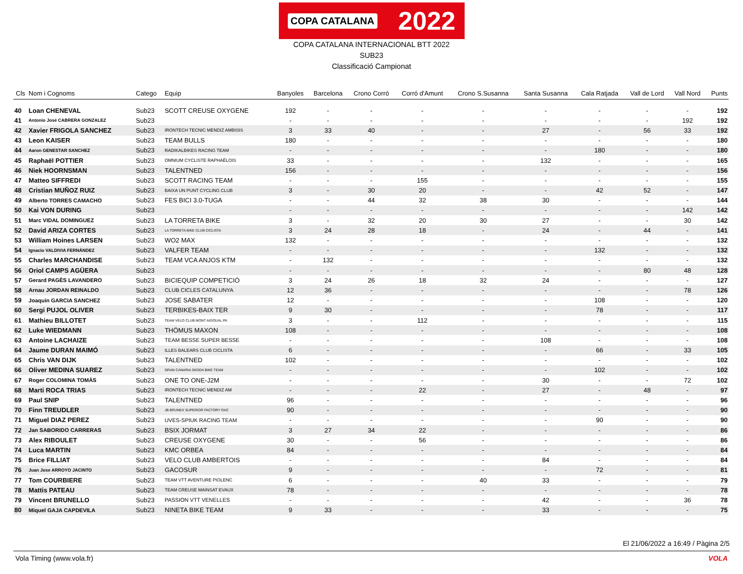COPA CATALANA 2022
COPA CATALANA INTERNACIONAL BTT 2022
SUB23
Classificació Campionat
| Cls | Nom i Cognoms | Catego | Equip | Banyoles | Barcelona | Crono Corró | Corró d'Amunt | Crono S.Susanna | Santa Susanna | Cala Ratjada | Vall de Lord | Vall Nord | Punts |
| --- | --- | --- | --- | --- | --- | --- | --- | --- | --- | --- | --- | --- | --- |
| 40 | Loan CHENEVAL | Sub23 | SCOTT CREUSE OXYGENE | 192 | - | - | - | - | - | - | - | - | 192 |
| 41 | Antonio José CABRERA GONZALEZ | Sub23 | | - | - | - | - | - | - | - | - | 192 | 192 |
| 42 | Xavier FRIGOLA SANCHEZ | Sub23 | IRONTECH TECNIC MENDIZ AMBISIS | 3 | 33 | 40 | - | - | 27 | - | 56 | 33 | 192 |
| 43 | Leon KAISER | Sub23 | TEAM BULLS | 180 | - | - | - | - | - | - | - | - | 180 |
| 44 | Aaron GENESTAR SANCHEZ | Sub23 | RADIKALBIKES RACING TEAM | - | - | - | - | - | - | 180 | - | - | 180 |
| 45 | Raphaël POTTIER | Sub23 | OMNIUM CYCLISTE RAPHAËLOIS | 33 | - | - | - | - | 132 | - | - | - | 165 |
| 46 | Niek HOORNSMAN | Sub23 | TALENTNED | 156 | - | - | - | - | - | - | - | - | 156 |
| 47 | Matteo SIFFREDI | Sub23 | SCOTT RACING TEAM | - | - | - | 155 | - | - | - | - | - | 155 |
| 48 | Cristian MUÑOZ RUIZ | Sub23 | BAIXA UN PUNT CYCLING CLUB | 3 | - | 30 | 20 | - | - | 42 | 52 | - | 147 |
| 49 | Alberto TORRES CAMACHO | Sub23 | FES BICI 3.0-TUGA | - | - | 44 | 32 | 38 | 30 | - | - | - | 144 |
| 50 | Kai VON DURING | Sub23 | | - | - | - | - | - | - | - | - | 142 | 142 |
| 51 | Marc VIDAL DOMINGUEZ | Sub23 | LA TORRETA BIKE | 3 | - | 32 | 20 | 30 | 27 | - | - | 30 | 142 |
| 52 | David ARIZA CORTES | Sub23 | LA TORRETA BIKE CLUB CICLISTA | 3 | 24 | 28 | 18 | - | 24 | - | 44 | - | 141 |
| 53 | William Hoines LARSEN | Sub23 | WO2 MAX | 132 | - | - | - | - | - | - | - | - | 132 |
| 54 | Ignacio VALDIVIA FERNÁNDEZ | Sub23 | VALFER TEAM | - | - | - | - | - | - | 132 | - | - | 132 |
| 55 | Charles MARCHANDISE | Sub23 | TEAM VCA ANJOS KTM | - | 132 | - | - | - | - | - | - | - | 132 |
| 56 | Oriol CAMPS AGÜERA | Sub23 | | - | - | - | - | - | - | - | 80 | 48 | 128 |
| 57 | Gerard PAGÈS LAVANDERO | Sub23 | BICIEQUIP COMPETICIÓ | 3 | 24 | 26 | 18 | 32 | 24 | - | - | - | 127 |
| 58 | Arnau JORDAN REINALDO | Sub23 | CLUB CICLES CATALUNYA | 12 | 36 | - | - | - | - | - | - | 78 | 126 |
| 59 | Joaquin GARCIA SANCHEZ | Sub23 | JOSE SABATER | 12 | - | - | - | - | - | 108 | - | - | 120 |
| 60 | Sergi PUJOL OLIVER | Sub23 | TERBIKES-BAIX TER | 9 | 30 | - | - | - | - | 78 | - | - | 117 |
| 61 | Mathieu BILLOTET | Sub23 | TEAM VELO CLUB MONT AIGOUAL PA | 3 | - | - | 112 | - | - | - | - | - | 115 |
| 62 | Luke WIEDMANN | Sub23 | THÖMUS MAXON | 108 | - | - | - | - | - | - | - | - | 108 |
| 63 | Antoine LACHAIZE | Sub23 | TEAM BESSE SUPER BESSE | - | - | - | - | - | 108 | - | - | - | 108 |
| 64 | Jaume DURAN MAIMÓ | Sub23 | ILLES BALEARS CLUB CICLISTA | 6 | - | - | - | - | - | 66 | - | 33 | 105 |
| 65 | Chris VAN DIJK | Sub23 | TALENTNED | 102 | - | - | - | - | - | - | - | - | 102 |
| 66 | Oliver MEDINA SUAREZ | Sub23 | GRAN CANARIA SKODA BIKE TEAM | - | - | - | - | - | - | 102 | - | - | 102 |
| 67 | Roger COLOMINA TOMÀS | Sub23 | ONE TO ONE-J2M | - | - | - | - | - | 30 | - | - | 72 | 102 |
| 68 | Marti ROCA TRIAS | Sub23 | IRONTECH TECNIC MENDIZ AM | - | - | - | 22 | - | 27 | - | 48 | - | 97 |
| 69 | Paul SNIP | Sub23 | TALENTNED | 96 | - | - | - | - | - | - | - | - | 96 |
| 70 | Finn TREUDLER | Sub23 | JB BRUNEX SUPERIOR FACTORY RAC | 90 | - | - | - | - | - | - | - | - | 90 |
| 71 | Miguel DIAZ PEREZ | Sub23 | UVES-SPIUK RACING TEAM | - | - | - | - | - | - | 90 | - | - | 90 |
| 72 | Jan SABORIDO CARRERAS | Sub23 | BSIX JORMAT | 3 | 27 | 34 | 22 | - | - | - | - | - | 86 |
| 73 | Alex RIBOULET | Sub23 | CREUSE OXYGENE | 30 | - | - | 56 | - | - | - | - | - | 86 |
| 74 | Luca MARTIN | Sub23 | KMC ORBEA | 84 | - | - | - | - | - | - | - | - | 84 |
| 75 | Brice FILLIAT | Sub23 | VELO CLUB AMBERTOIS | - | - | - | - | - | 84 | - | - | - | 84 |
| 76 | Juan Jose ARROYO JACINTO | Sub23 | GACOSUR | 9 | - | - | - | - | - | 72 | - | - | 81 |
| 77 | Tom COURBIERE | Sub23 | TEAM VTT AVENTURE PIOLENC | 6 | - | - | - | 40 | 33 | - | - | - | 79 |
| 78 | Mattis PATEAU | Sub23 | TEAM CREUSE MAINSAT EVAUX | 78 | - | - | - | - | - | - | - | - | 78 |
| 79 | Vincent BRUNELLO | Sub23 | PASSION VTT VENELLES | - | - | - | - | - | 42 | - | - | 36 | 78 |
| 80 | Miquel GAJA CAPDEVILA | Sub23 | NINETA BIKE TEAM | 9 | 33 | - | - | - | 33 | - | - | - | 75 |
El 21/06/2022 a 16:49 / Pàgina 2/5
Vola Timing (www.vola.fr) VOLA